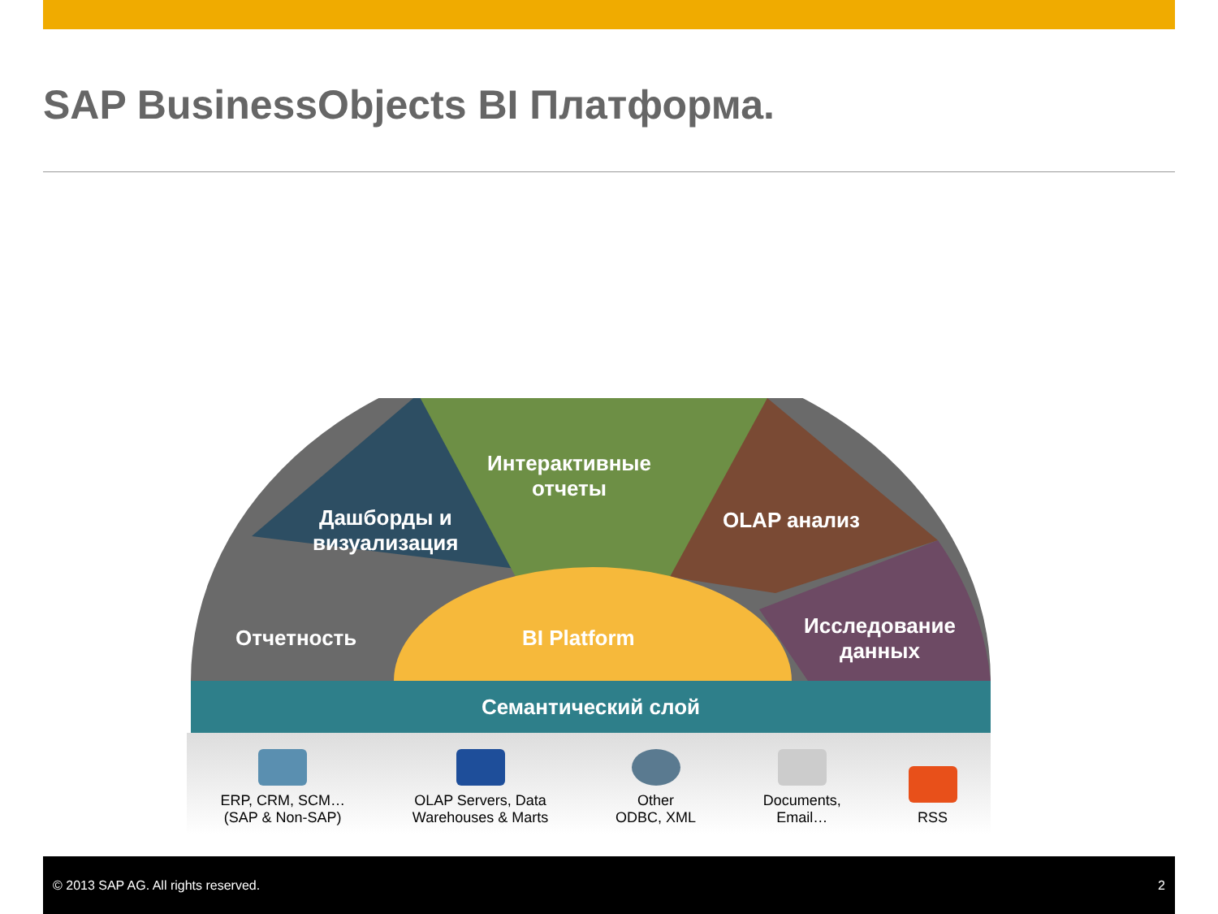SAP BusinessObjects BI Платформа.
Интерактивные
отчеты
Дашборды и
визуализация
OLAP анализ
Отчетность BI Platform
Исследование
данных
Семантический слой
ERP, CRM, SCM…
(SAP & Non-SAP)
OLAP Servers, Data
Warehouses & Marts
Other
ODBC, XML
Documents,
Email…
RSS
© 2013 SAP AG. All rights reserved. 2